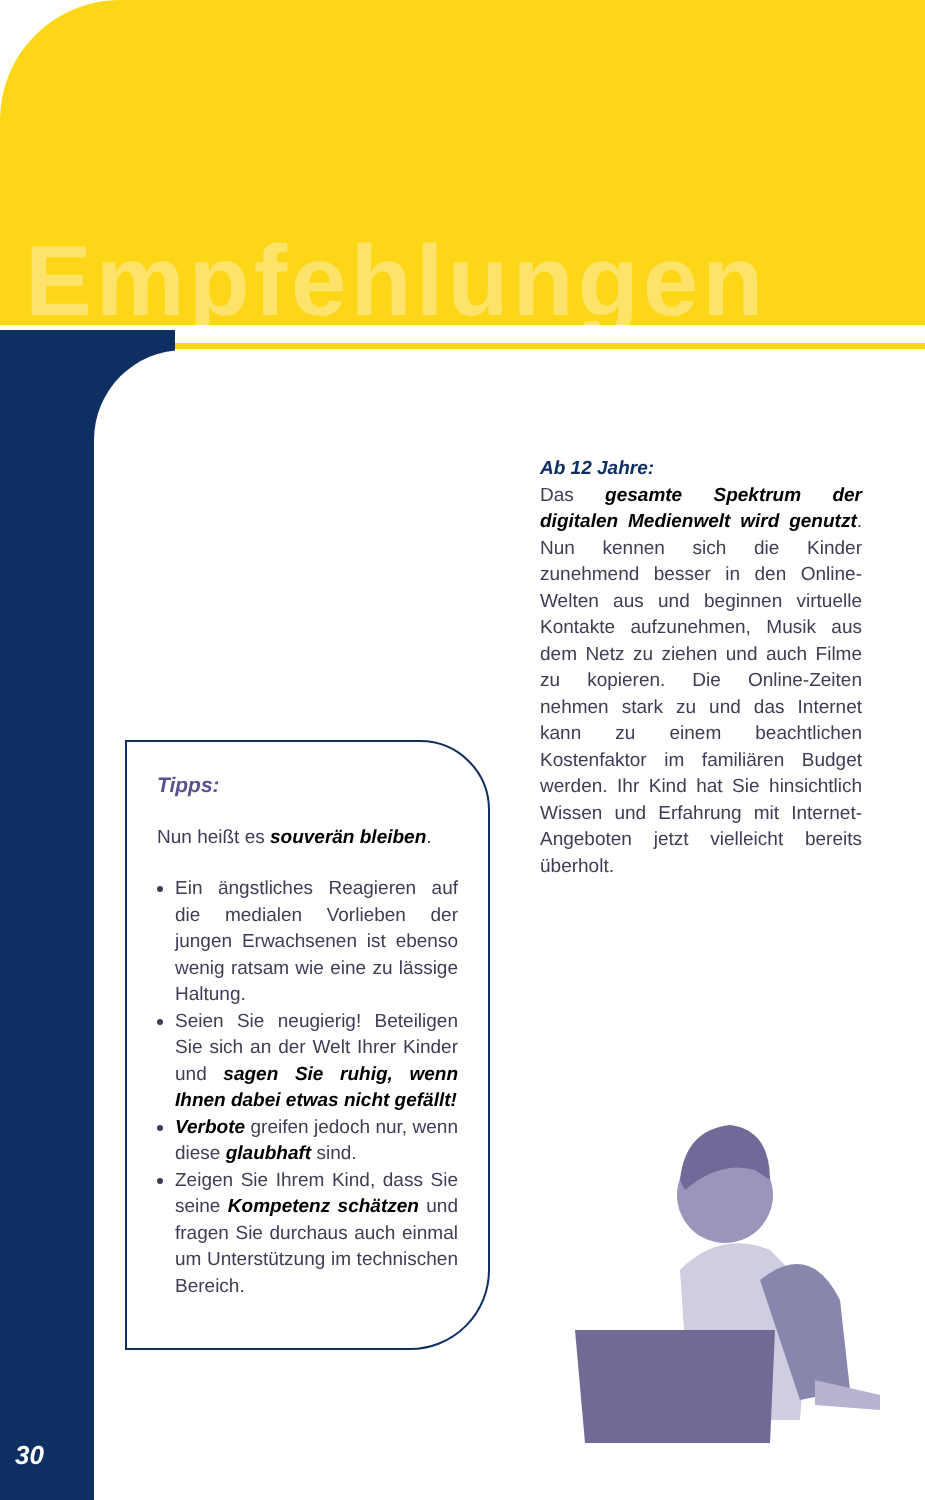Empfehlungen
Ab 12 Jahre:
Das gesamte Spektrum der digitalen Medienwelt wird genutzt. Nun kennen sich die Kinder zunehmend besser in den Online-Welten aus und beginnen virtuelle Kontakte aufzunehmen, Musik aus dem Netz zu ziehen und auch Filme zu kopieren. Die Online-Zeiten nehmen stark zu und das Internet kann zu einem beachtlichen Kostenfaktor im familiären Budget werden. Ihr Kind hat Sie hinsichtlich Wissen und Erfahrung mit Internet-Angeboten jetzt vielleicht bereits überholt.
Tipps:
Nun heißt es souverän bleiben.
Ein ängstliches Reagieren auf die medialen Vorlieben der jungen Erwachsenen ist ebenso wenig ratsam wie eine zu lässige Haltung.
Seien Sie neugierig! Beteiligen Sie sich an der Welt Ihrer Kinder und sagen Sie ruhig, wenn Ihnen dabei etwas nicht gefällt!
Verbote greifen jedoch nur, wenn diese glaubhaft sind.
Zeigen Sie Ihrem Kind, dass Sie seine Kompetenz schätzen und fragen Sie durchaus auch einmal um Unterstützung im technischen Bereich.
30